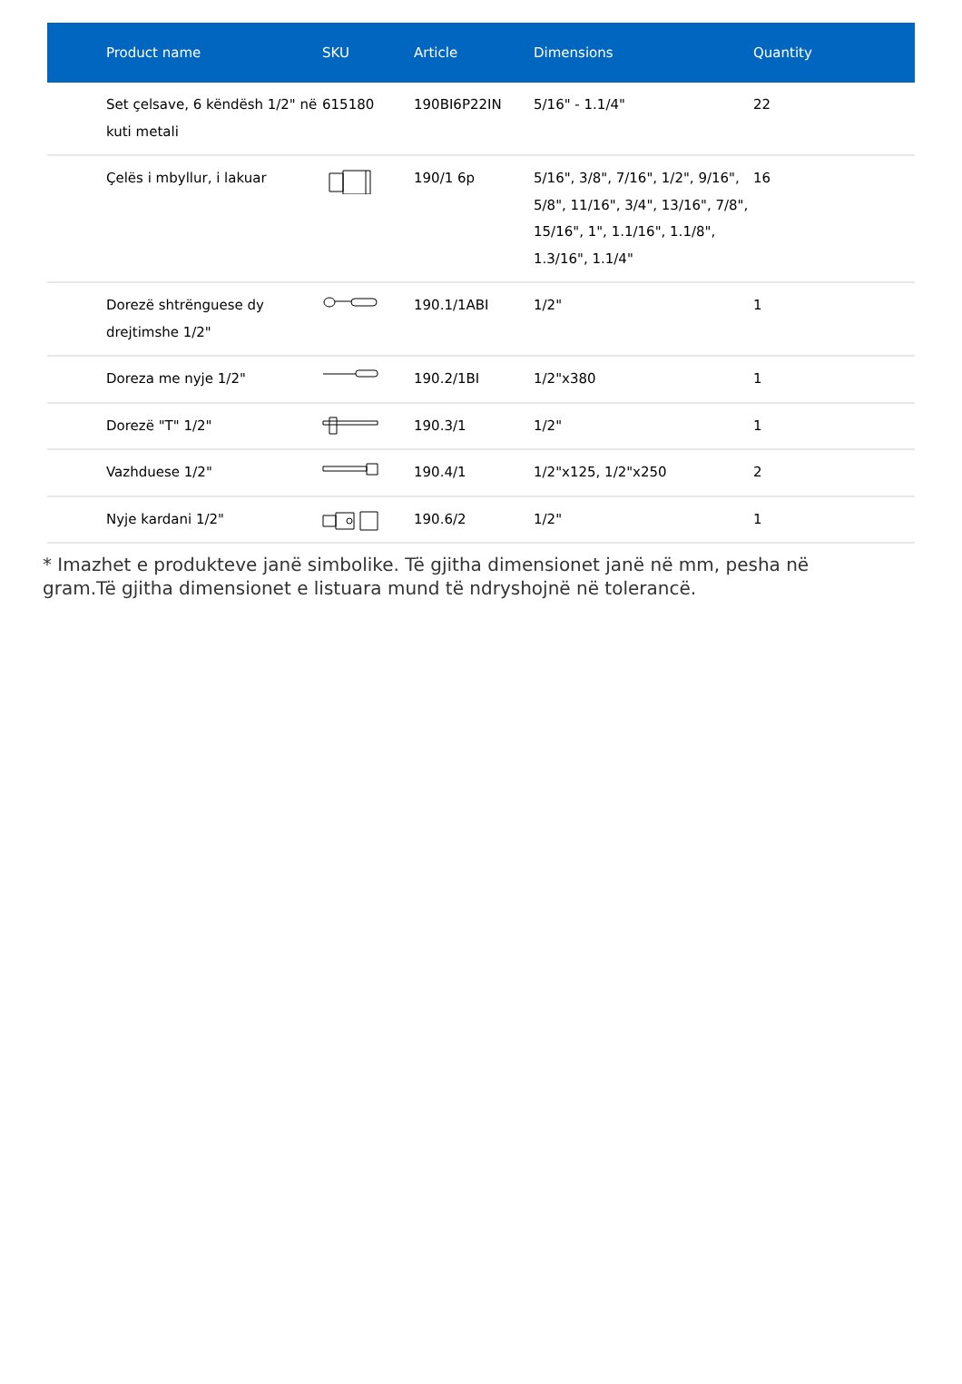| Product name | SKU | Article | Dimensions | Quantity |
| --- | --- | --- | --- | --- |
| Set çelsave, 6 këndësh 1/2" në kuti metali | 615180 | 190BI6P22IN | 5/16" - 1.1/4" | 22 |
| Çelës i mbyllur, i lakuar | | 190/1 6p | 5/16", 3/8", 7/16", 1/2", 9/16", 5/8", 11/16", 3/4", 13/16", 7/8", 15/16", 1", 1.1/16", 1.1/8", 1.3/16", 1.1/4" | 16 |
| Dorezë shtrënguese dy drejtimshe 1/2" | | 190.1/1ABI | 1/2" | 1 |
| Doreza me nyje 1/2" | | 190.2/1BI | 1/2"x380 | 1 |
| Dorezë "T" 1/2" | | 190.3/1 | 1/2" | 1 |
| Vazhduese 1/2" | | 190.4/1 | 1/2"x125, 1/2"x250 | 2 |
| Nyje kardani 1/2" | | 190.6/2 | 1/2" | 1 |
* Imazhet e produkteve janë simbolike. Të gjitha dimensionet janë në mm, pesha në gram.Të gjitha dimensionet e listuara mund të ndryshojnë në tolerancë.